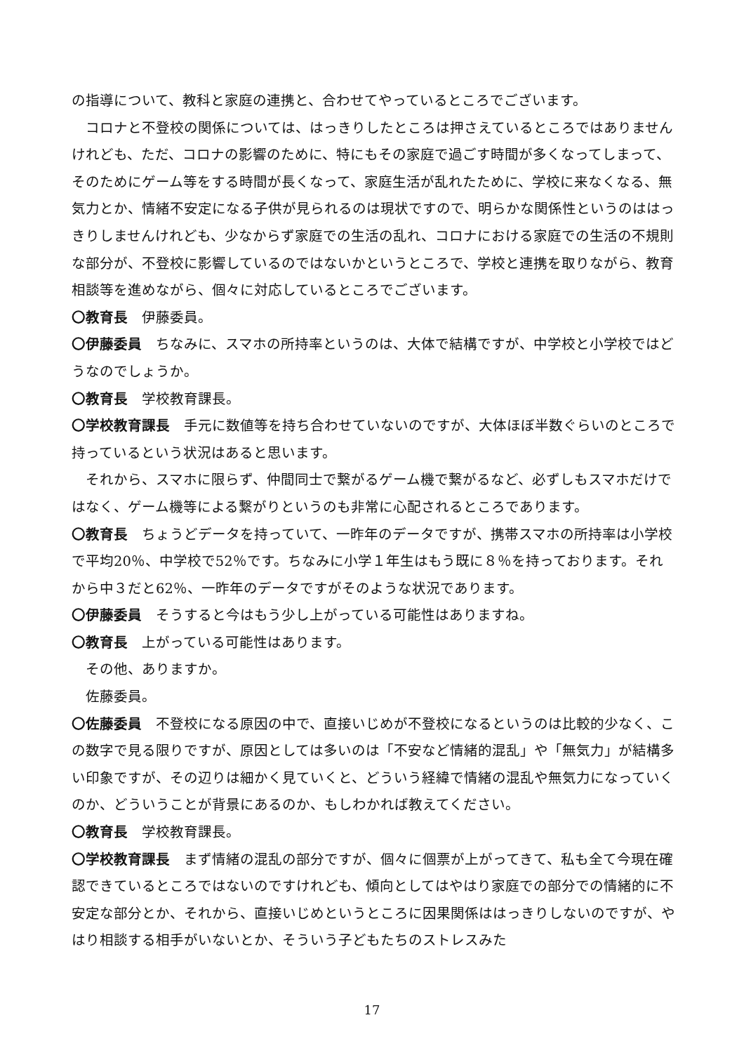の指導について、教科と家庭の連携と、合わせてやっているところでございます。
コロナと不登校の関係については、はっきりしたところは押さえているところではありませんけれども、ただ、コロナの影響のために、特にもその家庭で過ごす時間が多くなってしまって、そのためにゲーム等をする時間が長くなって、家庭生活が乱れたために、学校に来なくなる、無気力とか、情緒不安定になる子供が見られるのは現状ですので、明らかな関係性というのははっきりしませんけれども、少なからず家庭での生活の乱れ、コロナにおける家庭での生活の不規則な部分が、不登校に影響しているのではないかというところで、学校と連携を取りながら、教育相談等を進めながら、個々に対応しているところでございます。
〇教育長　伊藤委員。
〇伊藤委員　ちなみに、スマホの所持率というのは、大体で結構ですが、中学校と小学校ではどうなのでしょうか。
〇教育長　学校教育課長。
〇学校教育課長　手元に数値等を持ち合わせていないのですが、大体ほぼ半数ぐらいのところで持っているという状況はあると思います。
それから、スマホに限らず、仲間同士で繋がるゲーム機で繋がるなど、必ずしもスマホだけではなく、ゲーム機等による繋がりというのも非常に心配されるところであります。
〇教育長　ちょうどデータを持っていて、一昨年のデータですが、携帯スマホの所持率は小学校で平均20％、中学校で52％です。ちなみに小学１年生はもう既に８％を持っております。それから中３だと62％、一昨年のデータですがそのような状況であります。
〇伊藤委員　そうすると今はもう少し上がっている可能性はありますね。
〇教育長　上がっている可能性はあります。
その他、ありますか。
佐藤委員。
〇佐藤委員　不登校になる原因の中で、直接いじめが不登校になるというのは比較的少なく、この数字で見る限りですが、原因としては多いのは「不安など情緒的混乱」や「無気力」が結構多い印象ですが、その辺りは細かく見ていくと、どういう経緯で情緒の混乱や無気力になっていくのか、どういうことが背景にあるのか、もしわかれば教えてください。
〇教育長　学校教育課長。
〇学校教育課長　まず情緒の混乱の部分ですが、個々に個票が上がってきて、私も全て今現在確認できているところではないのですけれども、傾向としてはやはり家庭での部分での情緒的に不安定な部分とか、それから、直接いじめというところに因果関係ははっきりしないのですが、やはり相談する相手がいないとか、そういう子どもたちのストレスみた
17